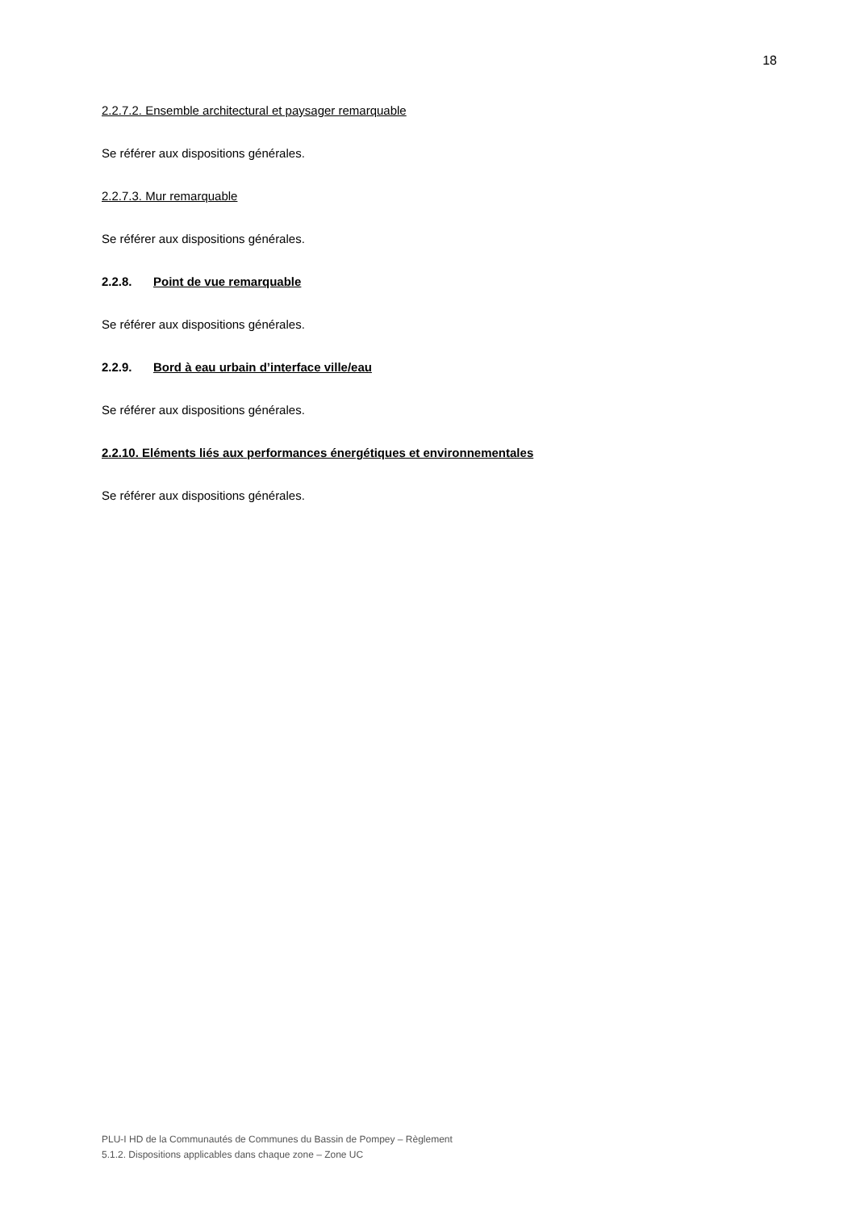18
2.2.7.2. Ensemble architectural et paysager remarquable
Se référer aux dispositions générales.
2.2.7.3. Mur remarquable
Se référer aux dispositions générales.
2.2.8. Point de vue remarquable
Se référer aux dispositions générales.
2.2.9. Bord à eau urbain d’interface ville/eau
Se référer aux dispositions générales.
2.2.10. Eléments liés aux performances énergétiques et environnementales
Se référer aux dispositions générales.
PLU-I HD de la Communautés de Communes du Bassin de Pompey – Règlement
5.1.2. Dispositions applicables dans chaque zone – Zone UC